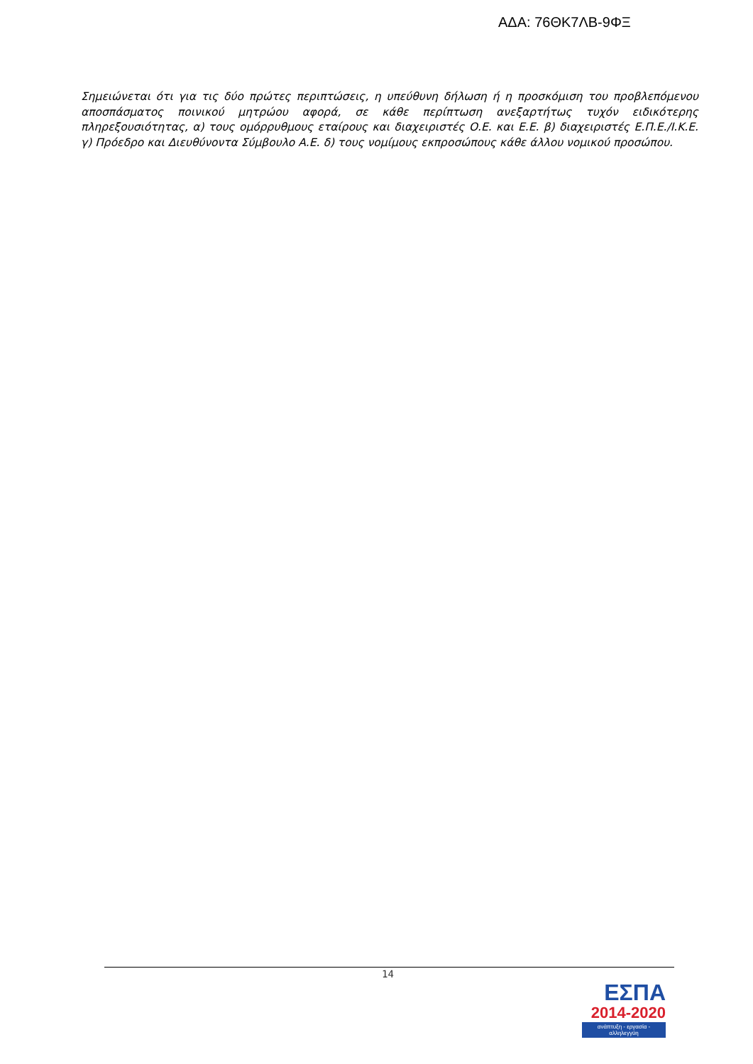ΑΔΑ: 76ΘΚ7ΛΒ-9ΦΞ
Σημειώνεται ότι για τις δύο πρώτες περιπτώσεις, η υπεύθυνη δήλωση ή η προσκόμιση του προβλεπόμενου αποσπάσματος ποινικού μητρώου αφορά, σε κάθε περίπτωση ανεξαρτήτως τυχόν ειδικότερης πληρεξουσιότητας, α) τους ομόρρυθμους εταίρους και διαχειριστές Ο.Ε. και Ε.Ε. β) διαχειριστές Ε.Π.Ε./Ι.Κ.Ε. γ) Πρόεδρο και Διευθύνοντα Σύμβουλο Α.Ε. δ) τους νομίμους εκπροσώπους κάθε άλλου νομικού προσώπου.
14
ΕΣΠΑ
2014-2020
ανάπτυξη - εργασία - αλληλεγγύη